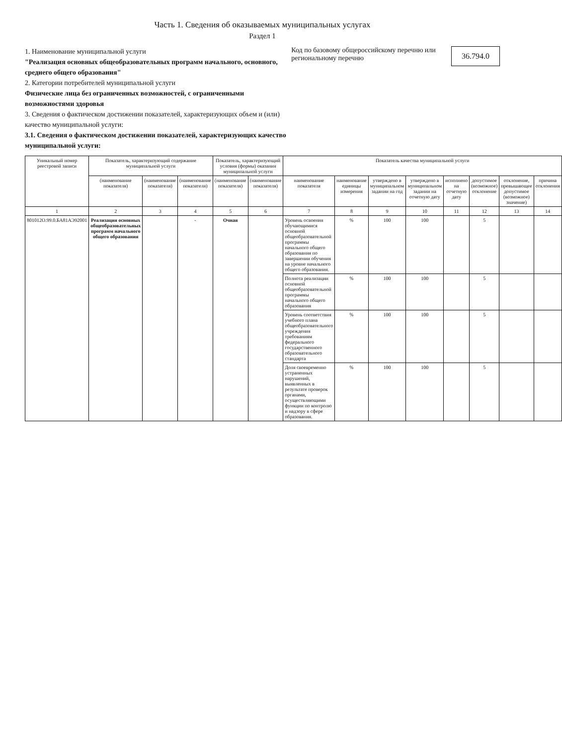Часть 1. Сведения об оказываемых муниципальных услугах
Раздел 1
1. Наименование муниципальной услуги
"Реализация основных общеобразовательных программ начального, основного, среднего общего образования"
2. Категории потребителей муниципальной услуги
Физические лица без ограниченных возможностей, с ограниченными возможностями здоровья
3. Сведения о фактическом достижении показателей, характеризующих объем и (или) качество муниципальной услуги:
3.1. Сведения о фактическом достижении показателей, характеризующих качество муниципальной услуги:
Код по базовому общероссийскому перечню или региональному перечню
36.794.0
| Уникальный номер реестровой записи | Показатель, характеризующий содержание муниципальной услуги | | | Показатель, характеризующий условия (формы) оказания муниципальной услуги | | Показатель качества муниципальной услуги | | | | | | | |
| --- | --- | --- | --- | --- | --- | --- | --- | --- | --- | --- | --- | --- | --- |
| | (наименование показателя) | (наименование показателя) | (наименование показателя) | (наименование показателя) | (наименование показателя) | наименование показателя | наименование единицы измерения | утверждено в муниципальном задании на год | утверждено в муниципальном задании на отчетную дату | исполнено на отчетную дату | допустимое (возможное) отклонение | отклонение, превышающее допустимое (возможное) значение) | причина отклонения |
| 1 | 2 | 3 | 4 | 5 | 6 | 7 | 8 | 9 | 10 | 11 | 12 | 13 | 14 |
| 801012О.99.0.БА81АЭ92001 | Реализация основных общеобразовательных программ начального общего образования | | - | Очная | | Уровень освоения обучающимися основной общеобразовательной программы начального общего образования по завершении обучения на уровне начального общего образования. | % | 100 | 100 | | 5 | | |
| | | | | | | Полнота реализации основной общеобразовательной программы начального общего образования | % | 100 | 100 | | 5 | | |
| | | | | | | Уровень соответствия учебного плана общеобразовательного учреждения требованиям федерального государственного образовательного стандарта | % | 100 | 100 | | 5 | | |
| | | | | | | Доля своевременно устраненных нарушений, выявленных в результате проверок органами, осуществляющими функции по контролю и надзору в сфере образования. | % | 100 | 100 | | 5 | | |